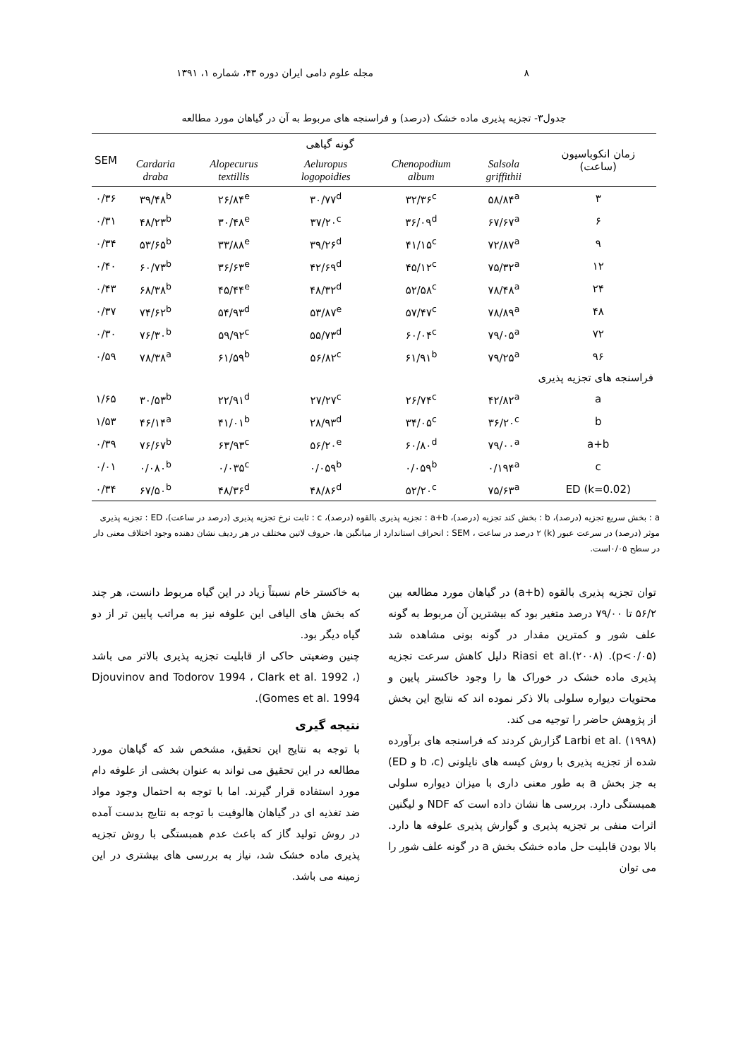۸ مجله علوم دامی ایران دوره ۴۳، شماره ۱، ۱۳۹۱
جدول۳- تجزیه پذیری ماده خشک (درصد) و فراسنجه های مربوط به آن در گیاهان مورد مطالعه
| زمان انکوباسیون (ساعت) | گونه گیاهی | | | | | SEM |
| --- | --- | --- | --- | --- | --- | --- |
| | Salsola griffithii | Chenopodium album | Aeluropus logopoidies | Alopecurus textillis | Cardaria draba | |
| ۳ | ۵۸/۸۴<sup>a</sup> | ۳۲/۳۶<sup>c</sup> | ۳۰/۷۷<sup>d</sup> | ۲۶/۸۴<sup>e</sup> | ۳۹/۴۸<sup>b</sup> | ۰/۳۶ |
| ۶ | ۶۷/۶۷<sup>a</sup> | ۳۶/۰۹<sup>d</sup> | ۳۷/۲۰<sup>c</sup> | ۳۰/۴۸<sup>e</sup> | ۴۸/۲۳<sup>b</sup> | ۰/۳۱ |
| ۹ | ۷۲/۸۷<sup>a</sup> | ۴۱/۱۵<sup>c</sup> | ۳۹/۲۶<sup>d</sup> | ۳۳/۸۸<sup>e</sup> | ۵۳/۶۵<sup>b</sup> | ۰/۳۴ |
| ۱۲ | ۷۵/۳۲<sup>a</sup> | ۴۵/۱۲<sup>c</sup> | ۴۲/۶۹<sup>d</sup> | ۳۶/۶۳<sup>e</sup> | ۶۰/۷۳<sup>b</sup> | ۰/۴۰ |
| ۲۴ | ۷۸/۴۸<sup>a</sup> | ۵۲/۵۸<sup>c</sup> | ۴۸/۳۲<sup>d</sup> | ۴۵/۴۴<sup>e</sup> | ۶۸/۳۸<sup>b</sup> | ۰/۴۳ |
| ۴۸ | ۷۸/۸۹<sup>a</sup> | ۵۷/۴۷<sup>c</sup> | ۵۳/۸۷<sup>e</sup> | ۵۴/۹۳<sup>d</sup> | ۷۴/۶۲<sup>b</sup> | ۰/۳۷ |
| ۷۲ | ۷۹/۰۵<sup>a</sup> | ۶۰/۰۴<sup>c</sup> | ۵۵/۷۳<sup>d</sup> | ۵۹/۹۲<sup>c</sup> | ۷۶/۳۰<sup>b</sup> | ۰/۳۰ |
| ۹۶ | ۷۹/۲۵<sup>a</sup> | ۶۱/۹۱<sup>b</sup> | ۵۶/۸۲<sup>c</sup> | ۶۱/۵۹<sup>b</sup> | ۷۸/۳۸<sup>a</sup> | ۰/۵۹ |
| فراسنجه های تجزیه پذیری | | | | | | |
| a | ۴۲/۸۲<sup>a</sup> | ۲۶/۷۴<sup>c</sup> | ۲۷/۲۷<sup>c</sup> | ۲۲/۹۱<sup>d</sup> | ۳۰/۵۳<sup>b</sup> | ۱/۶۵ |
| b | ۳۶/۲۰<sup>c</sup> | ۳۴/۰۵<sup>c</sup> | ۲۸/۹۳<sup>d</sup> | ۴۱/۰۱<sup>b</sup> | ۴۶/۱۴<sup>a</sup> | ۱/۵۳ |
| a+b | ۷۹/۰۰<sup>a</sup> | ۶۰/۸۰<sup>d</sup> | ۵۶/۲۰<sup>e</sup> | ۶۳/۹۳<sup>c</sup> | ۷۶/۶۷<sup>b</sup> | ۰/۳۹ |
| c | ۰/۱۹۴<sup>a</sup> | ۰/۰۵۹<sup>b</sup> | ۰/۰۵۹<sup>b</sup> | ۰/۰۳۵<sup>c</sup> | ۰/۰۸۰<sup>b</sup> | ۰/۰۱ |
| (k=0.02) ED | ۷۵/۶۳<sup>a</sup> | ۵۲/۲۰<sup>c</sup> | ۴۸/۸۶<sup>d</sup> | ۴۸/۳۶<sup>d</sup> | ۶۷/۵۰<sup>b</sup> | ۰/۳۴ |
a : بخش سریع تجزیه (درصد)، b : بخش کند تجزیه (درصد)، a+b : تجزیه پذیری بالقوه (درصد)، c : ثابت نرخ تجزیه پذیری (درصد در ساعت)، ED : تجزیه پذیری موثر (درصد) در سرعت عبور (k) ۲ درصد در ساعت ، SEM : انحراف استاندارد از میانگین ها، حروف لاتین مختلف در هر ردیف نشان دهنده وجود اختلاف معنی دار در سطح ۰/۰۵است.
توان تجزیه پذیری بالقوه (a+b) در گیاهان مورد مطالعه بین ۵۶/۲ تا ۷۹/۰۰ درصد متغیر بود که بیشترین آن مربوط به گونه علف شور و کمترین مقدار در گونه بونی مشاهده شد (p<۰/۰۵). Riasi et al.(۲۰۰۸) دلیل کاهش سرعت تجزیه پذیری ماده خشک در خوراک ها را وجود خاکستر پایین و محتویات دیواره سلولی بالا ذکر نموده اند که نتایج این بخش از پژوهش حاضر را توجیه می کند.
Larbi et al. (۱۹۹۸) گزارش کردند که فراسنجه های برآورده شده از تجزیه پذیری با روش کیسه های نایلونی (b ،c و ED) به جز بخش a به طور معنی داری با میزان دیواره سلولی همبستگی دارد. بررسی ها نشان داده است که NDF و لیگنین اثرات منفی بر تجزیه پذیری و گوارش پذیری علوفه ها دارد. بالا بودن قابلیت حل ماده خشک بخش a در گونه علف شور را می توان
به خاکستر خام نسبتاً زیاد در این گیاه مربوط دانست، هر چند که بخش های الیافی این علوفه نیز به مراتب پایین تر از دو گیاه دیگر بود.
چنین وضعیتی حاکی از قابلیت تجزیه پذیری بالاتر می باشد (Djouvinov and Todorov 1994 ، Clark et al. 1992 ، Gomes et al. 1994).
نتیجه گیری
با توجه به نتایج این تحقیق، مشخص شد که گیاهان مورد مطالعه در این تحقیق می تواند به عنوان بخشی از علوفه دام مورد استفاده قرار گیرند. اما با توجه به احتمال وجود مواد ضد تغذیه ای در گیاهان هالوفیت با توجه به نتایج بدست آمده در روش تولید گاز که باعث عدم همبستگی با روش تجزیه پذیری ماده خشک شد، نیاز به بررسی های بیشتری در این زمینه می باشد.